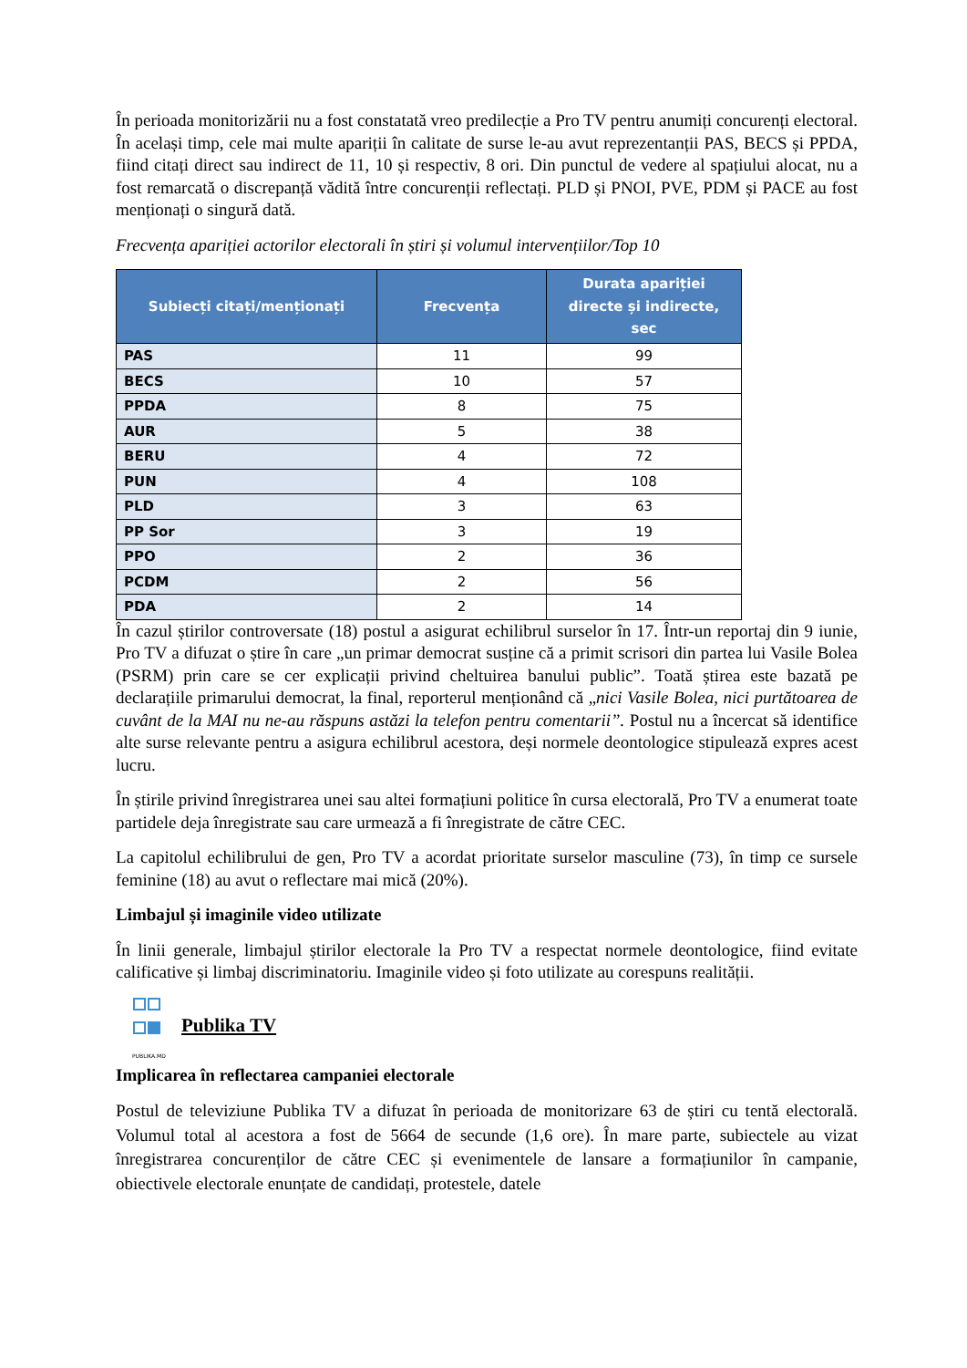În perioada monitorizării nu a fost constatată vreo predilecție a Pro TV pentru anumiți concurenți electoral. În același timp, cele mai multe apariții în calitate de surse le-au avut reprezentanții PAS, BECS și PPDA, fiind citați direct sau indirect de 11, 10 și respectiv, 8 ori. Din punctul de vedere al spațiului alocat, nu a fost remarcată o discrepanță vădită între concurenții reflectați. PLD și PNOI, PVE, PDM și PACE au fost menționați o singură dată.
Frecvența apariției actorilor electorali în știri și volumul intervențiilor/Top 10
| Subiecți citați/menționați | Frecvența | Durata apariției directe și indirecte, sec |
| --- | --- | --- |
| PAS | 11 | 99 |
| BECS | 10 | 57 |
| PPDA | 8 | 75 |
| AUR | 5 | 38 |
| BERU | 4 | 72 |
| PUN | 4 | 108 |
| PLD | 3 | 63 |
| PP Sor | 3 | 19 |
| PPO | 2 | 36 |
| PCDM | 2 | 56 |
| PDA | 2 | 14 |
În cazul știrilor controversate (18) postul a asigurat echilibrul surselor în 17. Într-un reportaj din 9 iunie, Pro TV a difuzat o știre în care „un primar democrat susține că a primit scrisori din partea lui Vasile Bolea (PSRM) prin care se cer explicații privind cheltuirea banului public”. Toată știrea este bazată pe declarațiile primarului democrat, la final, reporterul menționând că „nici Vasile Bolea, nici purtătoarea de cuvânt de la MAI nu ne-au răspuns astăzi la telefon pentru comentarii”. Postul nu a încercat să identifice alte surse relevante pentru a asigura echilibrul acestora, deși normele deontologice stipulează expres acest lucru.
În știrile privind înregistrarea unei sau altei formațiuni politice în cursa electorală, Pro TV a enumerat toate partidele deja înregistrate sau care urmează a fi înregistrate de către CEC.
La capitolul echilibrului de gen, Pro TV a acordat prioritate surselor masculine (73), în timp ce sursele feminine (18) au avut o reflectare mai mică (20%).
Limbajul și imaginile video utilizate
În linii generale, limbajul știrilor electorale la Pro TV a respectat normele deontologice, fiind evitate calificative și limbaj discriminatoriu. Imaginile video și foto utilizate au corespuns realității.
PUBLIKA.MD
Publika TV
Implicarea în reflectarea campaniei electorale
Postul de televiziune Publika TV a difuzat în perioada de monitorizare 63 de știri cu tentă electorală. Volumul total al acestora a fost de 5664 de secunde (1,6 ore). În mare parte, subiectele au vizat înregistrarea concurenților de către CEC și evenimentele de lansare a formațiunilor în campanie, obiectivele electorale enunțate de candidați, protestele, datele